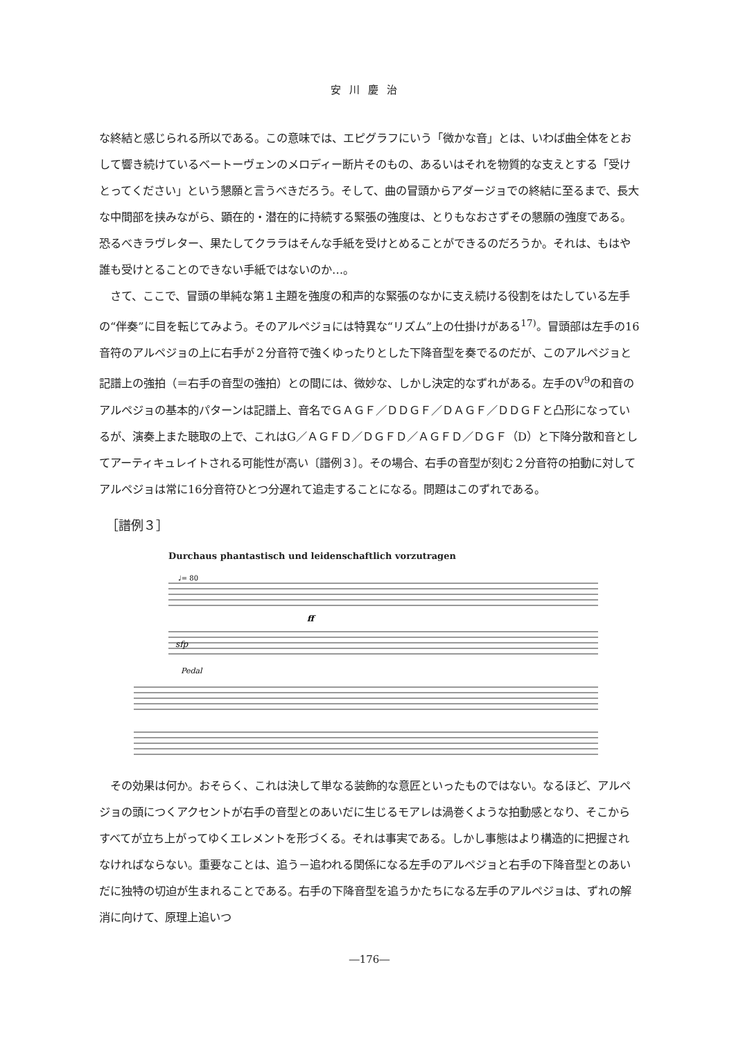安川慶治
な終結と感じられる所以である。この意味では、エピグラフにいう「微かな音」とは、いわば曲全体をとおして響き続けているベートーヴェンのメロディー断片そのもの、あるいはそれを物質的な支えとする「受けとってください」という懇願と言うべきだろう。そして、曲の冒頭からアダージョでの終結に至るまで、長大な中間部を挟みながら、顕在的・潜在的に持続する緊張の強度は、とりもなおさずその懇願の強度である。恐るべきラヴレター、果たしてクララはそんな手紙を受けとめることができるのだろうか。それは、もはや誰も受けとることのできない手紙ではないのか…。
さて、ここで、冒頭の単純な第１主題を強度の和声的な緊張のなかに支え続ける役割をはたしている左手の“伴奏”に目を転じてみよう。そのアルペジョには特異な“リズム”上の仕掛けがある<sup>17)</sup>。冒頭部は左手の16音符のアルペジョの上に右手が２分音符で強くゆったりとした下降音型を奏でるのだが、このアルペジョと記譜上の強拍（＝右手の音型の強拍）との間には、微妙な、しかし決定的なずれがある。左手のV<sup>9</sup>の和音のアルペジョの基本的パターンは記譜上、音名でＧＡＧＦ／ＤＤＧＦ／ＤＡＧＦ／ＤＤＧＦと凸形になっているが、演奏上また聴取の上で、これはG／ＡＧＦＤ／ＤＧＦＤ／ＡＧＦＤ／ＤＧＦ（D）と下降分散和音としてアーティキュレイトされる可能性が高い〔譜例３〕。その場合、右手の音型が刻む２分音符の拍動に対してアルペジョは常に16分音符ひとつ分遅れて追走することになる。問題はこのずれである。
［譜例３］
Durchaus phantastisch und leidenschaftlich vorzutragen
sfp
Pedal
ff
♩= 80
その効果は何か。おそらく、これは決して単なる装飾的な意匠といったものではない。なるほど、アルペジョの頭につくアクセントが右手の音型とのあいだに生じるモアレは渦巻くような拍動感となり、そこからすべてが立ち上がってゆくエレメントを形づくる。それは事実である。しかし事態はより構造的に把握されなければならない。重要なことは、追う－追われる関係になる左手のアルペジョと右手の下降音型とのあいだに独特の切迫が生まれることである。右手の下降音型を追うかたちになる左手のアルペジョは、ずれの解消に向けて、原理上追いつ
―176―